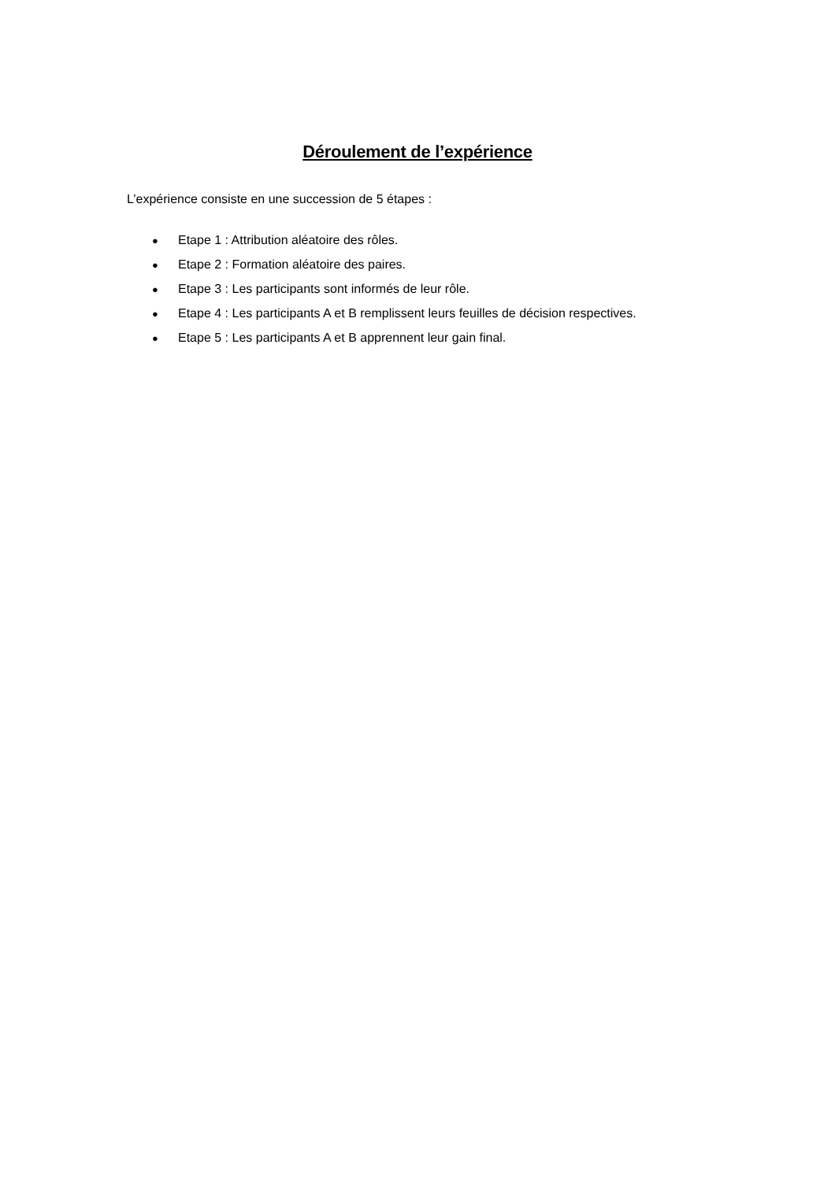Déroulement de l’expérience
L’expérience consiste en une succession de 5 étapes :
● Etape 1 : Attribution aléatoire des rôles.
● Etape 2 : Formation aléatoire des paires.
● Etape 3 : Les participants sont informés de leur rôle.
● Etape 4 : Les participants A et B remplissent leurs feuilles de décision respectives.
● Etape 5 : Les participants A et B apprennent leur gain final.